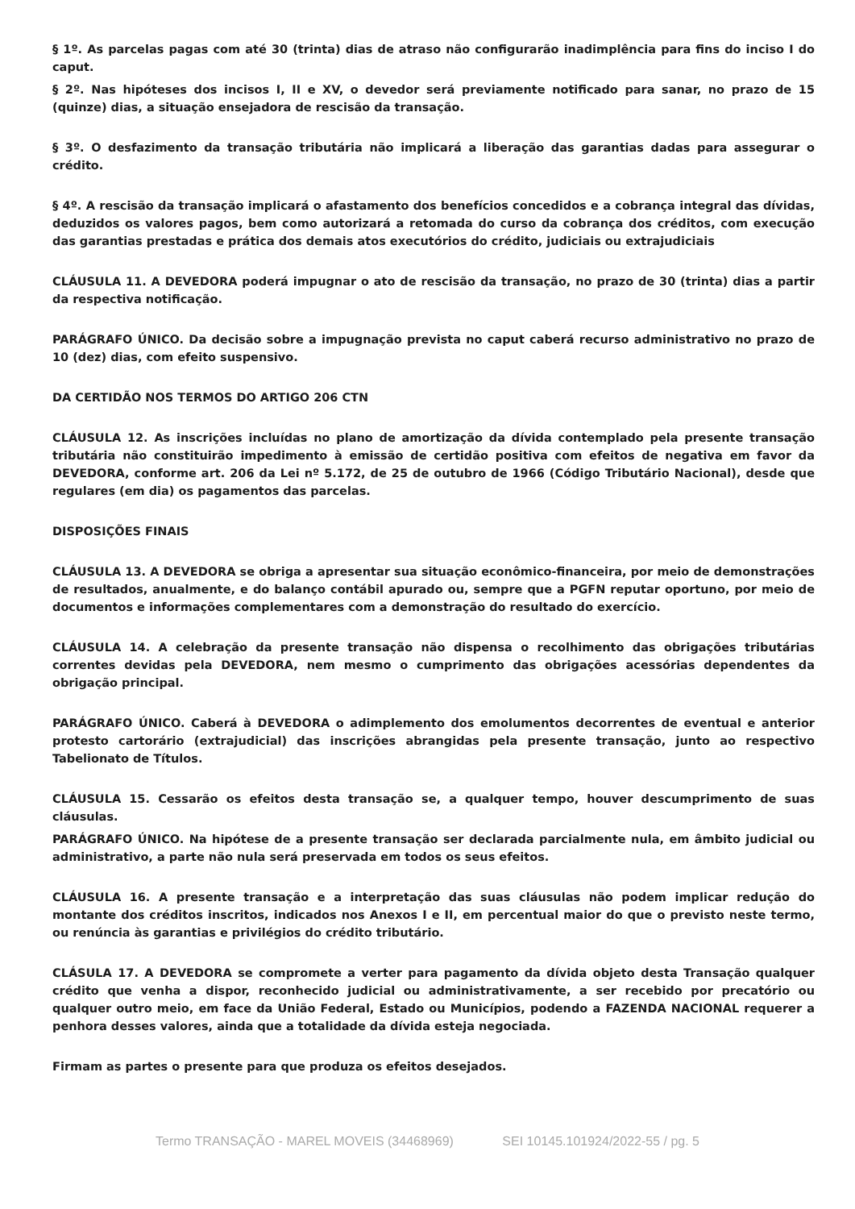§ 1º. As parcelas pagas com até 30 (trinta) dias de atraso não configurarão inadimplência para fins do inciso I do caput.
§ 2º. Nas hipóteses dos incisos I, II e XV, o devedor será previamente notificado para sanar, no prazo de 15 (quinze) dias, a situação ensejadora de rescisão da transação.
§ 3º. O desfazimento da transação tributária não implicará a liberação das garantias dadas para assegurar o crédito.
§ 4º. A rescisão da transação implicará o afastamento dos benefícios concedidos e a cobrança integral das dívidas, deduzidos os valores pagos, bem como autorizará a retomada do curso da cobrança dos créditos, com execução das garantias prestadas e prática dos demais atos executórios do crédito, judiciais ou extrajudiciais
CLÁUSULA 11. A DEVEDORA poderá impugnar o ato de rescisão da transação, no prazo de 30 (trinta) dias a partir da respectiva notificação.
PARÁGRAFO ÚNICO. Da decisão sobre a impugnação prevista no caput caberá recurso administrativo no prazo de 10 (dez) dias, com efeito suspensivo.
DA CERTIDÃO NOS TERMOS DO ARTIGO 206 CTN
CLÁUSULA 12. As inscrições incluídas no plano de amortização da dívida contemplado pela presente transação tributária não constituirão impedimento à emissão de certidão positiva com efeitos de negativa em favor da DEVEDORA, conforme art. 206 da Lei nº 5.172, de 25 de outubro de 1966 (Código Tributário Nacional), desde que regulares (em dia) os pagamentos das parcelas.
DISPOSIÇÕES FINAIS
CLÁUSULA 13. A DEVEDORA se obriga a apresentar sua situação econômico-financeira, por meio de demonstrações de resultados, anualmente, e do balanço contábil apurado ou, sempre que a PGFN reputar oportuno, por meio de documentos e informações complementares com a demonstração do resultado do exercício.
CLÁUSULA 14. A celebração da presente transação não dispensa o recolhimento das obrigações tributárias correntes devidas pela DEVEDORA, nem mesmo o cumprimento das obrigações acessórias dependentes da obrigação principal.
PARÁGRAFO ÚNICO. Caberá à DEVEDORA o adimplemento dos emolumentos decorrentes de eventual e anterior protesto cartorário (extrajudicial) das inscrições abrangidas pela presente transação, junto ao respectivo Tabelionato de Títulos.
CLÁUSULA 15. Cessarão os efeitos desta transação se, a qualquer tempo, houver descumprimento de suas cláusulas.
PARÁGRAFO ÚNICO. Na hipótese de a presente transação ser declarada parcialmente nula, em âmbito judicial ou administrativo, a parte não nula será preservada em todos os seus efeitos.
CLÁUSULA 16. A presente transação e a interpretação das suas cláusulas não podem implicar redução do montante dos créditos inscritos, indicados nos Anexos I e II, em percentual maior do que o previsto neste termo, ou renúncia às garantias e privilégios do crédito tributário.
CLÁSULA 17. A DEVEDORA se compromete a verter para pagamento da dívida objeto desta Transação qualquer crédito que venha a dispor, reconhecido judicial ou administrativamente, a ser recebido por precatório ou qualquer outro meio, em face da União Federal, Estado ou Municípios, podendo a FAZENDA NACIONAL requerer a penhora desses valores, ainda que a totalidade da dívida esteja negociada.
Firmam as partes o presente para que produza os efeitos desejados.
Termo TRANSAÇÃO - MAREL MOVEIS (34468969) SEI 10145.101924/2022-55 / pg. 5